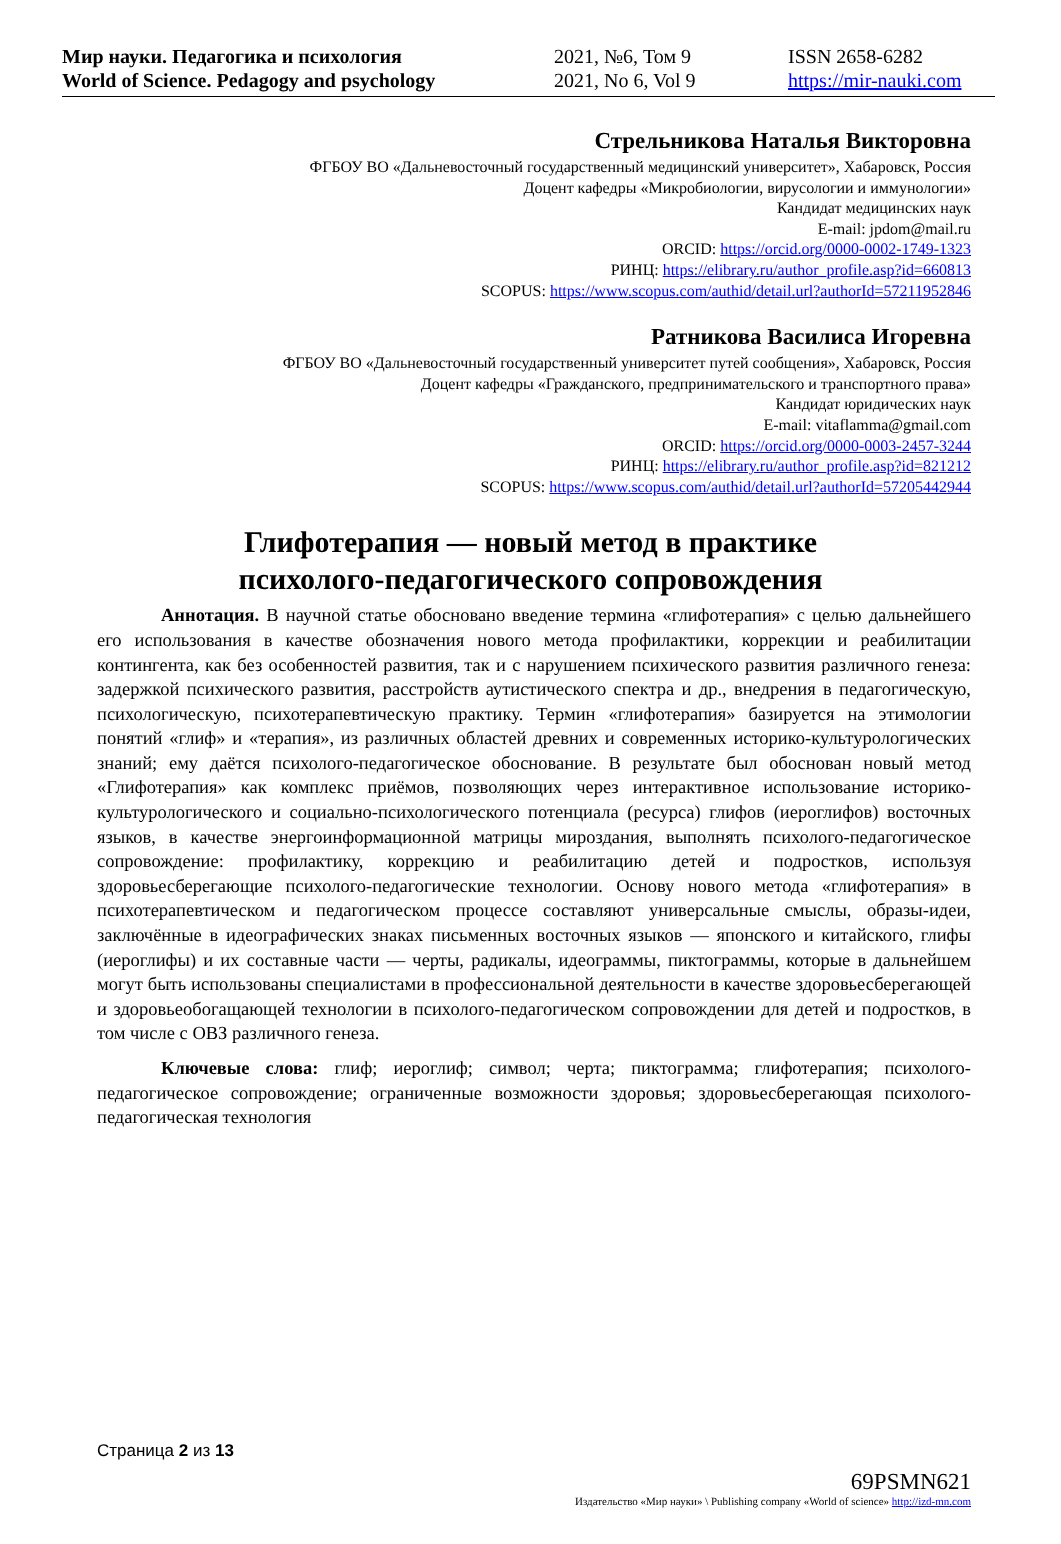Мир науки. Педагогика и психология
World of Science. Pedagogy and psychology
2021, №6, Том 9
2021, No 6, Vol 9
ISSN 2658-6282
https://mir-nauki.com
Стрельникова Наталья Викторовна
ФГБОУ ВО «Дальневосточный государственный медицинский университет», Хабаровск, Россия
Доцент кафедры «Микробиологии, вирусологии и иммунологии»
Кандидат медицинских наук
E-mail: jpdom@mail.ru
ORCID: https://orcid.org/0000-0002-1749-1323
РИНЦ: https://elibrary.ru/author_profile.asp?id=660813
SCOPUS: https://www.scopus.com/authid/detail.url?authorId=57211952846
Ратникова Василиса Игоревна
ФГБОУ ВО «Дальневосточный государственный университет путей сообщения», Хабаровск, Россия
Доцент кафедры «Гражданского, предпринимательского и транспортного права»
Кандидат юридических наук
E-mail: vitaflamma@gmail.com
ORCID: https://orcid.org/0000-0003-2457-3244
РИНЦ: https://elibrary.ru/author_profile.asp?id=821212
SCOPUS: https://www.scopus.com/authid/detail.url?authorId=57205442944
Глифотерапия — новый метод в практике
психолого-педагогического сопровождения
Аннотация. В научной статье обосновано введение термина «глифотерапия» с целью дальнейшего его использования в качестве обозначения нового метода профилактики, коррекции и реабилитации контингента, как без особенностей развития, так и с нарушением психического развития различного генеза: задержкой психического развития, расстройств аутистического спектра и др., внедрения в педагогическую, психологическую, психотерапевтическую практику. Термин «глифотерапия» базируется на этимологии понятий «глиф» и «терапия», из различных областей древних и современных историко-культурологических знаний; ему даётся психолого-педагогическое обоснование. В результате был обоснован новый метод «Глифотерапия» как комплекс приёмов, позволяющих через интерактивное использование историко-культурологического и социально-психологического потенциала (ресурса) глифов (иероглифов) восточных языков, в качестве энергоинформационной матрицы мироздания, выполнять психолого-педагогическое сопровождение: профилактику, коррекцию и реабилитацию детей и подростков, используя здоровьесберегающие психолого-педагогические технологии. Основу нового метода «глифотерапия» в психотерапевтическом и педагогическом процессе составляют универсальные смыслы, образы-идеи, заключённые в идеографических знаках письменных восточных языков — японского и китайского, глифы (иероглифы) и их составные части — черты, радикалы, идеограммы, пиктограммы, которые в дальнейшем могут быть использованы специалистами в профессиональной деятельности в качестве здоровьесберегающей и здоровьеобогащающей технологии в психолого-педагогическом сопровождении для детей и подростков, в том числе с ОВЗ различного генеза.
Ключевые слова: глиф; иероглиф; символ; черта; пиктограмма; глифотерапия; психолого-педагогическое сопровождение; ограниченные возможности здоровья; здоровьесберегающая психолого-педагогическая технология
Страница 2 из 13
69PSMN621
Издательство «Мир науки» \ Publishing company «World of science» http://izd-mn.com